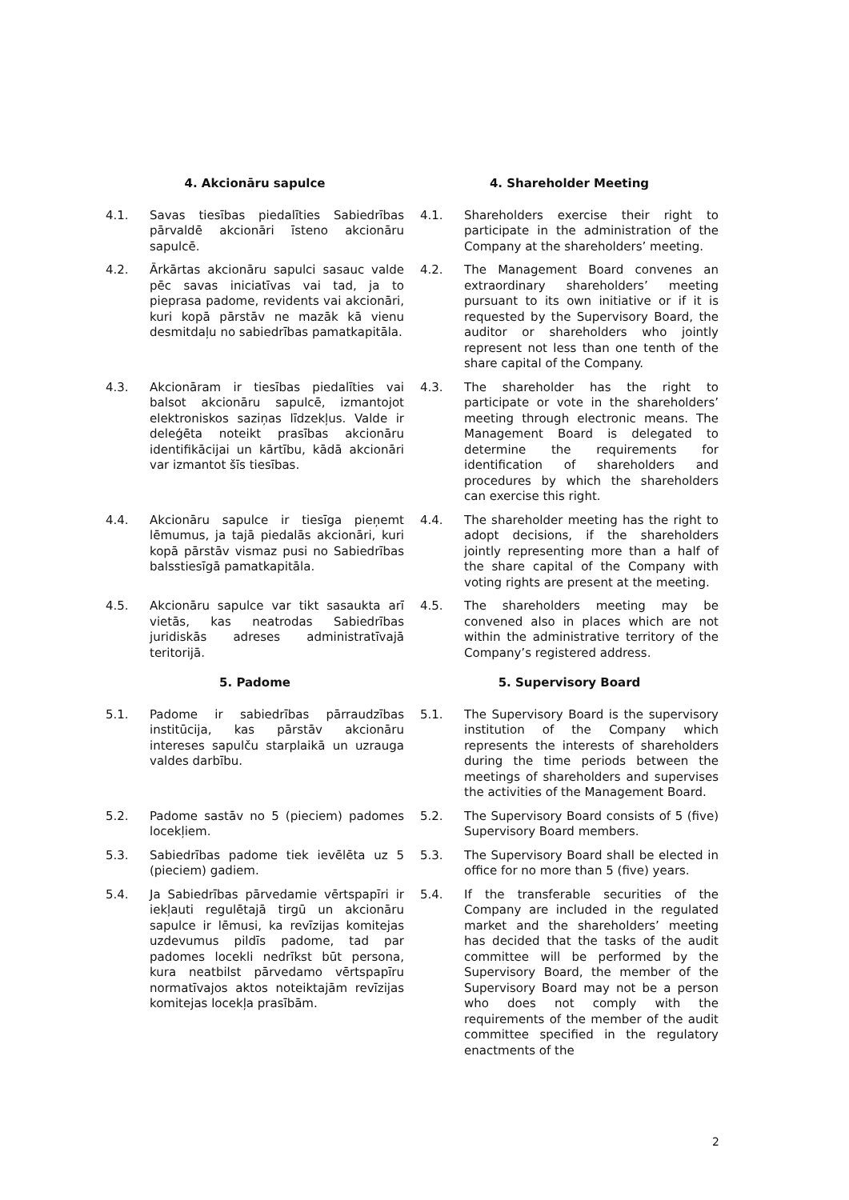4. Akcionāru sapulce 4. Shareholder Meeting
4.1. Savas tiesības piedalīties Sabiedrības pārvaldē akcionāri īsteno akcionāru sapulcē.
4.1. Shareholders exercise their right to participate in the administration of the Company at the shareholders’ meeting.
4.2. Ārkārtas akcionāru sapulci sasauc valde pēc savas iniciatīvas vai tad, ja to pieprasa padome, revidents vai akcionāri, kuri kopā pārstāv ne mazāk kā vienu desmitdaļu no sabiedrības pamatkapitāla.
4.2. The Management Board convenes an extraordinary shareholders’ meeting pursuant to its own initiative or if it is requested by the Supervisory Board, the auditor or shareholders who jointly represent not less than one tenth of the share capital of the Company.
4.3. Akcionāram ir tiesības piedalīties vai balsot akcionāru sapulcē, izmantojot elektroniskos saziņas līdzekļus. Valde ir deleģēta noteikt prasības akcionāru identifikācijai un kārtību, kādā akcionāri var izmantot šīs tiesības.
4.3. The shareholder has the right to participate or vote in the shareholders’ meeting through electronic means. The Management Board is delegated to determine the requirements for identification of shareholders and procedures by which the shareholders can exercise this right.
4.4. Akcionāru sapulce ir tiesīga pieņemt lēmumus, ja tajā piedalās akcionāri, kuri kopā pārstāv vismaz pusi no Sabiedrības balsstiesīgā pamatkapitāla.
4.4. The shareholder meeting has the right to adopt decisions, if the shareholders jointly representing more than a half of the share capital of the Company with voting rights are present at the meeting.
4.5. Akcionāru sapulce var tikt sasaukta arī vietās, kas neatrodas Sabiedrības juridiskās adreses administratīvajā teritorijā.
4.5. The shareholders meeting may be convened also in places which are not within the administrative territory of the Company’s registered address.
5. Padome 5. Supervisory Board
5.1. Padome ir sabiedrības pārraudzības institūcija, kas pārstāv akcionāru intereses sapulču starplaikā un uzrauga valdes darbību.
5.1. The Supervisory Board is the supervisory institution of the Company which represents the interests of shareholders during the time periods between the meetings of shareholders and supervises the activities of the Management Board.
5.2. Padome sastāv no 5 (pieciem) padomes locekļiem.
5.2. The Supervisory Board consists of 5 (five) Supervisory Board members.
5.3. Sabiedrības padome tiek ievēlēta uz 5 (pieciem) gadiem.
5.3. The Supervisory Board shall be elected in office for no more than 5 (five) years.
5.4. Ja Sabiedrības pārvedamie vērtspapīri ir iekļauti regulētajā tirgū un akcionāru sapulce ir lēmusi, ka revīzijas komitejas uzdevumus pildīs padome, tad par padomes locekli nedrīkst būt persona, kura neatbilst pārvedamo vērtspapīru normatīvajos aktos noteiktajām revīzijas komitejas locekļa prasībām.
5.4. If the transferable securities of the Company are included in the regulated market and the shareholders’ meeting has decided that the tasks of the audit committee will be performed by the Supervisory Board, the member of the Supervisory Board may not be a person who does not comply with the requirements of the member of the audit committee specified in the regulatory enactments of the
2